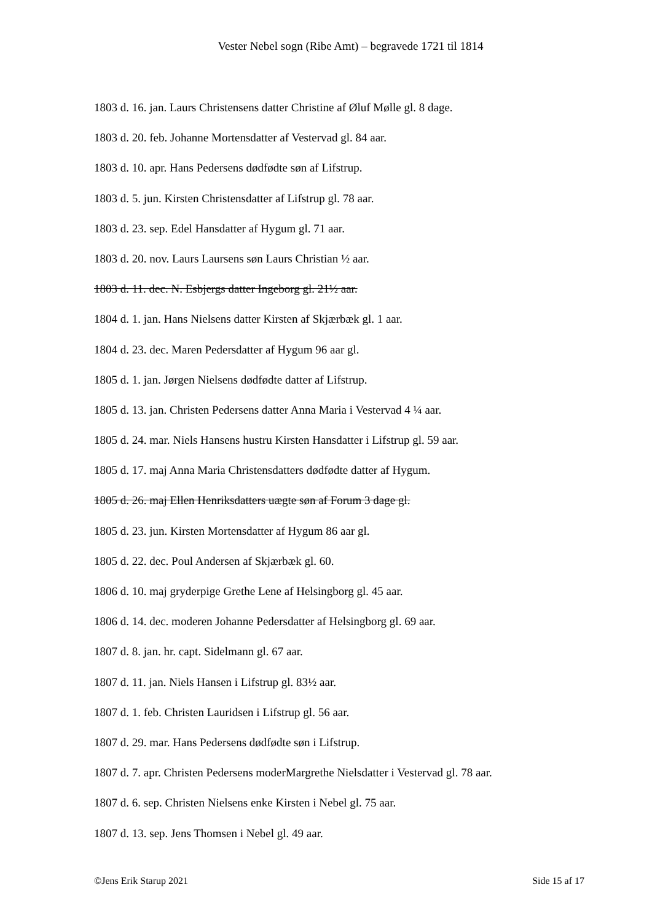Vester Nebel sogn (Ribe Amt) – begravede 1721 til 1814
1803 d. 16. jan. Laurs Christensens datter Christine af Øluf Mølle gl. 8 dage.
1803 d. 20. feb. Johanne Mortensdatter af Vestervad gl. 84 aar.
1803 d. 10. apr. Hans Pedersens dødfødte søn af Lifstrup.
1803 d. 5. jun. Kirsten Christensdatter af Lifstrup gl. 78 aar.
1803 d. 23. sep. Edel Hansdatter af Hygum gl. 71 aar.
1803 d. 20. nov. Laurs Laursens søn Laurs Christian ½ aar.
1803 d. 11. dec. N. Esbjergs datter Ingeborg gl. 21½ aar.
1804 d. 1. jan. Hans Nielsens datter Kirsten af Skjærbæk gl. 1 aar.
1804 d. 23. dec. Maren Pedersdatter af Hygum 96 aar gl.
1805 d. 1. jan. Jørgen Nielsens dødfødte datter af Lifstrup.
1805 d. 13. jan. Christen Pedersens datter Anna Maria i Vestervad 4 ¼ aar.
1805 d. 24. mar. Niels Hansens hustru Kirsten Hansdatter i Lifstrup gl. 59 aar.
1805 d. 17. maj Anna Maria Christensdatters dødfødte datter af Hygum.
1805 d. 26. maj Ellen Henriksdatters uægte søn af Forum 3 dage gl.
1805 d. 23. jun. Kirsten Mortensdatter af Hygum 86 aar gl.
1805 d. 22. dec. Poul Andersen af Skjærbæk gl. 60.
1806 d. 10. maj gryderpige Grethe Lene af Helsingborg gl. 45 aar.
1806 d. 14. dec. moderen Johanne Pedersdatter af Helsingborg gl. 69 aar.
1807 d. 8. jan. hr. capt. Sidelmann gl. 67 aar.
1807 d. 11. jan. Niels Hansen i Lifstrup gl. 83½ aar.
1807 d. 1. feb. Christen Lauridsen i Lifstrup gl. 56 aar.
1807 d. 29. mar. Hans Pedersens dødfødte søn i Lifstrup.
1807 d. 7. apr. Christen Pedersens moderMargrethe Nielsdatter i Vestervad gl. 78 aar.
1807 d. 6. sep. Christen Nielsens enke Kirsten i Nebel gl. 75 aar.
1807 d. 13. sep. Jens Thomsen i Nebel gl. 49 aar.
©Jens Erik Starup 2021 Side 15 af 17